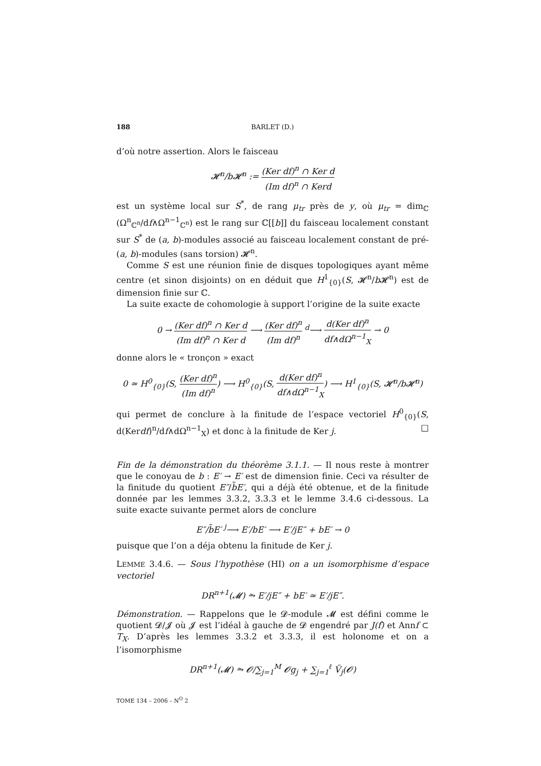188 BARLET (D.)
d’où notre assertion. Alors le faisceau
𝓗<sup>n</sup>/b𝓗<sup>n</sup> := (Ker df)<sup>n</sup> ∩ Ker d (Im df)<sup>n</sup> ∩ Kerd
est un système local sur S<sup>*</sup>, de rang μ<sub>tr</sub> près de y, où μ<sub>tr</sub> = dim<sub>ℂ</sub> (Ω<sup>n</sup><sub>ℂ<sup>n</sup></sub>/df∧Ω<sup>n−1</sup><sub>ℂ<sup>n</sup></sub>) est le rang sur ℂ[[b]] du faisceau localement constant sur S<sup>*</sup> de (a, b)-modules associé au faisceau localement constant de pré-(a, b)-modules (sans torsion) 𝓗<sup>n</sup>.
Comme S est une réunion finie de disques topologiques ayant même centre (et sinon disjoints) on en déduit que H<sup>1</sup><sub>{0}</sub>(S, 𝓗<sup>n</sup>/b 𝓗<sup>n</sup>) est de dimension finie sur ℂ.
La suite exacte de cohomologie à support l’origine de la suite exacte
0 → (Ker df)<sup>n</sup> ∩ Ker d (Im df)<sup>n</sup> ∩ Ker d ⟶ (Ker df)<sup>n</sup> (Im df)<sup>n</sup> <sup>d</sup>⟶ d(Ker df)<sup>n</sup> df∧dΩ<sup>n−1</sup><sub>X</sub> → 0
donne alors le « tronçon » exact
0 ≃ H<sup>0</sup><sub>{0}</sub>(S, (Ker df)<sup>n</sup> (Im df)<sup>n</sup>) ⟶ H<sup>0</sup><sub>{0}</sub>(S, d(Ker df)<sup>n</sup> df∧dΩ<sup>n−1</sup><sub>X</sub>) ⟶ H<sup>1</sup><sub>{0}</sub>(S, 𝓗<sup>n</sup>/b𝓗<sup>n</sup>)
qui permet de conclure à la finitude de l’espace vectoriel H<sup>0</sup><sub>{0}</sub>(S, d(Kerdf)<sup>n</sup>/df∧dΩ<sup>n−1</sup><sub>X</sub>) et donc à la finitude de Ker j. □
Fin de la démonstration du théorème 3.1.1. — Il nous reste à montrer que le conoyau de b : E′ → E′ est de dimension finie. Ceci va résulter de la finitude du quotient E″/b̃E′, qui a déjà été obtenue, et de la finitude donnée par les lemmes 3.3.2, 3.3.3 et le lemme 3.4.6 ci-dessous. La suite exacte suivante permet alors de conclure
E″/b̃E′ <sup>j</sup>⟶ E′/bE′ ⟶ E′/jE″ + bE′ → 0
puisque que l’on a déja obtenu la finitude de Ker j.
LEMME 3.4.6. — Sous l’hypothèse (HI) on a un isomorphisme d’espace vectoriel
DR<sup>n+1</sup>(𝓜) ⥲ E′/jE″ + bE′ ≃ E′/jE″.
Démonstration. — Rappelons que le 𝓓-module 𝓜 est défini comme le quotient 𝓓/𝓙 où 𝓙 est l’idéal à gauche de 𝓓 engendré par J(f)̂ et Annf ⊂ T<sub>X</sub>. D’après les lemmes 3.3.2 et 3.3.3, il est holonome et on a l’isomorphisme
DR<sup>n+1</sup>(𝓜) ⥲ 𝓞/∑<sub>j=1</sub><sup>M</sup> 𝓞g<sub>j</sub> + ∑<sub>j=1</sub><sup>ℓ</sup> Ṽ<sub>j</sub>(𝓞)
TOME 134 – 2006 – N<sup>O</sup> 2